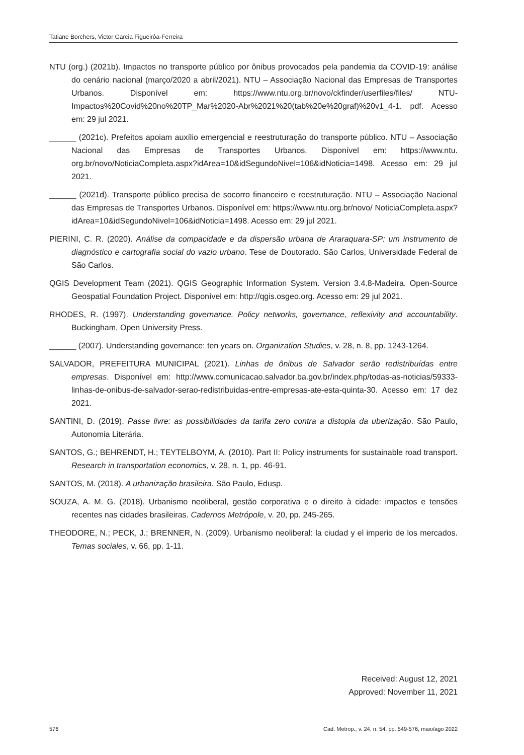Tatiane Borchers, Victor Garcia Figueirôa-Ferreira
NTU (org.) (2021b). Impactos no transporte público por ônibus provocados pela pandemia da COVID-19: análise do cenário nacional (março/2020 a abril/2021). NTU – Associação Nacional das Empresas de Transportes Urbanos. Disponível em: https://www.ntu.org.br/novo/ckfinder/userfiles/files/ NTU-Impactos%20Covid%20no%20TP_Mar%2020-Abr%2021%20(tab%20e%20graf)%20v1_4-1. pdf. Acesso em: 29 jul 2021.
______ (2021c). Prefeitos apoiam auxílio emergencial e reestruturação do transporte público. NTU – Associação Nacional das Empresas de Transportes Urbanos. Disponível em: https://www.ntu. org.br/novo/NoticiaCompleta.aspx?idArea=10&idSegundoNivel=106&idNoticia=1498. Acesso em: 29 jul 2021.
______ (2021d). Transporte público precisa de socorro financeiro e reestruturação. NTU – Associação Nacional das Empresas de Transportes Urbanos. Disponível em: https://www.ntu.org.br/novo/ NoticiaCompleta.aspx?idArea=10&idSegundoNivel=106&idNoticia=1498. Acesso em: 29 jul 2021.
PIERINI, C. R. (2020). Análise da compacidade e da dispersão urbana de Araraquara-SP: um instrumento de diagnóstico e cartografia social do vazio urbano. Tese de Doutorado. São Carlos, Universidade Federal de São Carlos.
QGIS Development Team (2021). QGIS Geographic Information System. Version 3.4.8-Madeira. Open-Source Geospatial Foundation Project. Disponível em: http://qgis.osgeo.org. Acesso em: 29 jul 2021.
RHODES, R. (1997). Understanding governance. Policy networks, governance, reflexivity and accountability. Buckingham, Open University Press.
______ (2007). Understanding governance: ten years on. Organization Studies, v. 28, n. 8, pp. 1243-1264.
SALVADOR, PREFEITURA MUNICIPAL (2021). Linhas de ônibus de Salvador serão redistribuídas entre empresas. Disponível em: http://www.comunicacao.salvador.ba.gov.br/index.php/todas-as-noticias/59333-linhas-de-onibus-de-salvador-serao-redistribuidas-entre-empresas-ate-esta-quinta-30. Acesso em: 17 dez 2021.
SANTINI, D. (2019). Passe livre: as possibilidades da tarifa zero contra a distopia da uberização. São Paulo, Autonomia Literária.
SANTOS, G.; BEHRENDT, H.; TEYTELBOYM, A. (2010). Part II: Policy instruments for sustainable road transport. Research in transportation economics, v. 28, n. 1, pp. 46-91.
SANTOS, M. (2018). A urbanização brasileira. São Paulo, Edusp.
SOUZA, A. M. G. (2018). Urbanismo neoliberal, gestão corporativa e o direito à cidade: impactos e tensões recentes nas cidades brasileiras. Cadernos Metrópole, v. 20, pp. 245-265.
THEODORE, N.; PECK, J.; BRENNER, N. (2009). Urbanismo neoliberal: la ciudad y el imperio de los mercados. Temas sociales, v. 66, pp. 1-11.
Received: August 12, 2021
Approved: November 11, 2021
576 Cad. Metrop., v. 24, n. 54, pp. 549-576, maio/ago 2022